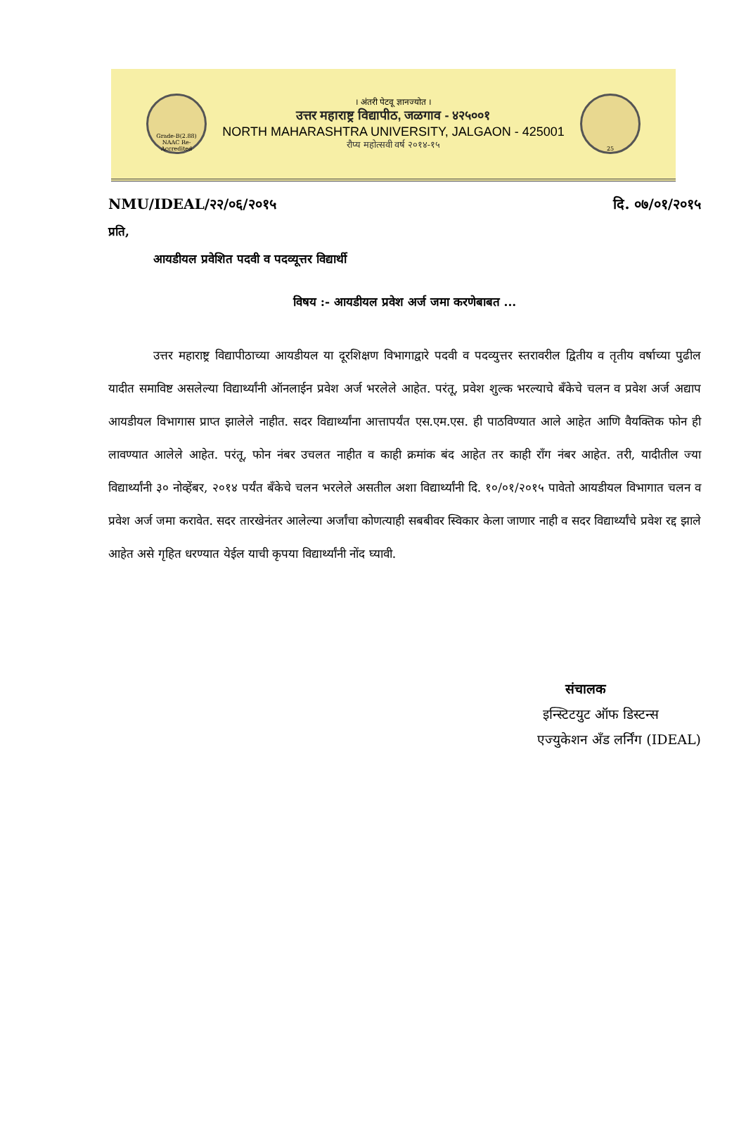Grade-B(2.88)
NAAC Re-Accredited
। अंतरी पेटवू ज्ञानज्योत ।
उत्तर महाराष्ट्र विद्यापीठ, जळगाव - ४२५००१
NORTH MAHARASHTRA UNIVERSITY, JALGAON - 425001
रौप्य महोत्सवी वर्ष २०१४-१५
25
NMU/IDEAL/२२/०६/२०१५ दि. ०७/०१/२०१५
प्रति,
आयडीयल प्रवेशित पदवी व पदव्यूत्तर विद्यार्थी
विषय :- आयडीयल प्रवेश अर्ज जमा करणेबाबत ...
उत्तर महाराष्ट्र विद्यापीठाच्या आयडीयल या दूरशिक्षण विभागाद्वारे पदवी व पदव्युत्तर स्तरावरील द्वितीय व तृतीय वर्षाच्या पुढील यादीत समाविष्ट असलेल्या विद्यार्थ्यांनी ऑनलाईन प्रवेश अर्ज भरलेले आहेत. परंतू, प्रवेश शुल्क भरल्याचे बँकेचे चलन व प्रवेश अर्ज अद्याप आयडीयल विभागास प्राप्त झालेले नाहीत. सदर विद्यार्थ्यांना आत्तापर्यंत एस.एम.एस. ही पाठविण्यात आले आहेत आणि वैयक्तिक फोन ही लावण्यात आलेले आहेत. परंतू, फोन नंबर उचलत नाहीत व काही क्रमांक बंद आहेत तर काही रॉंग नंबर आहेत. तरी, यादीतील ज्या विद्यार्थ्यांनी ३० नोव्हेंबर, २०१४ पर्यंत बँकेचे चलन भरलेले असतील अशा विद्यार्थ्यांनी दि. १०/०१/२०१५ पावेतो आयडीयल विभागात चलन व प्रवेश अर्ज जमा करावेत. सदर तारखेनंतर आलेल्या अर्जांचा कोणत्याही सबबीवर स्विकार केला जाणार नाही व सदर विद्यार्थ्यांचे प्रवेश रद्द झाले आहेत असे गृहित धरण्यात येईल याची कृपया विद्यार्थ्यांनी नोंद घ्यावी.
संचालक
इन्स्टिटयुट ऑफ डिस्टन्स
एज्युकेशन अँड लर्निंग (IDEAL)